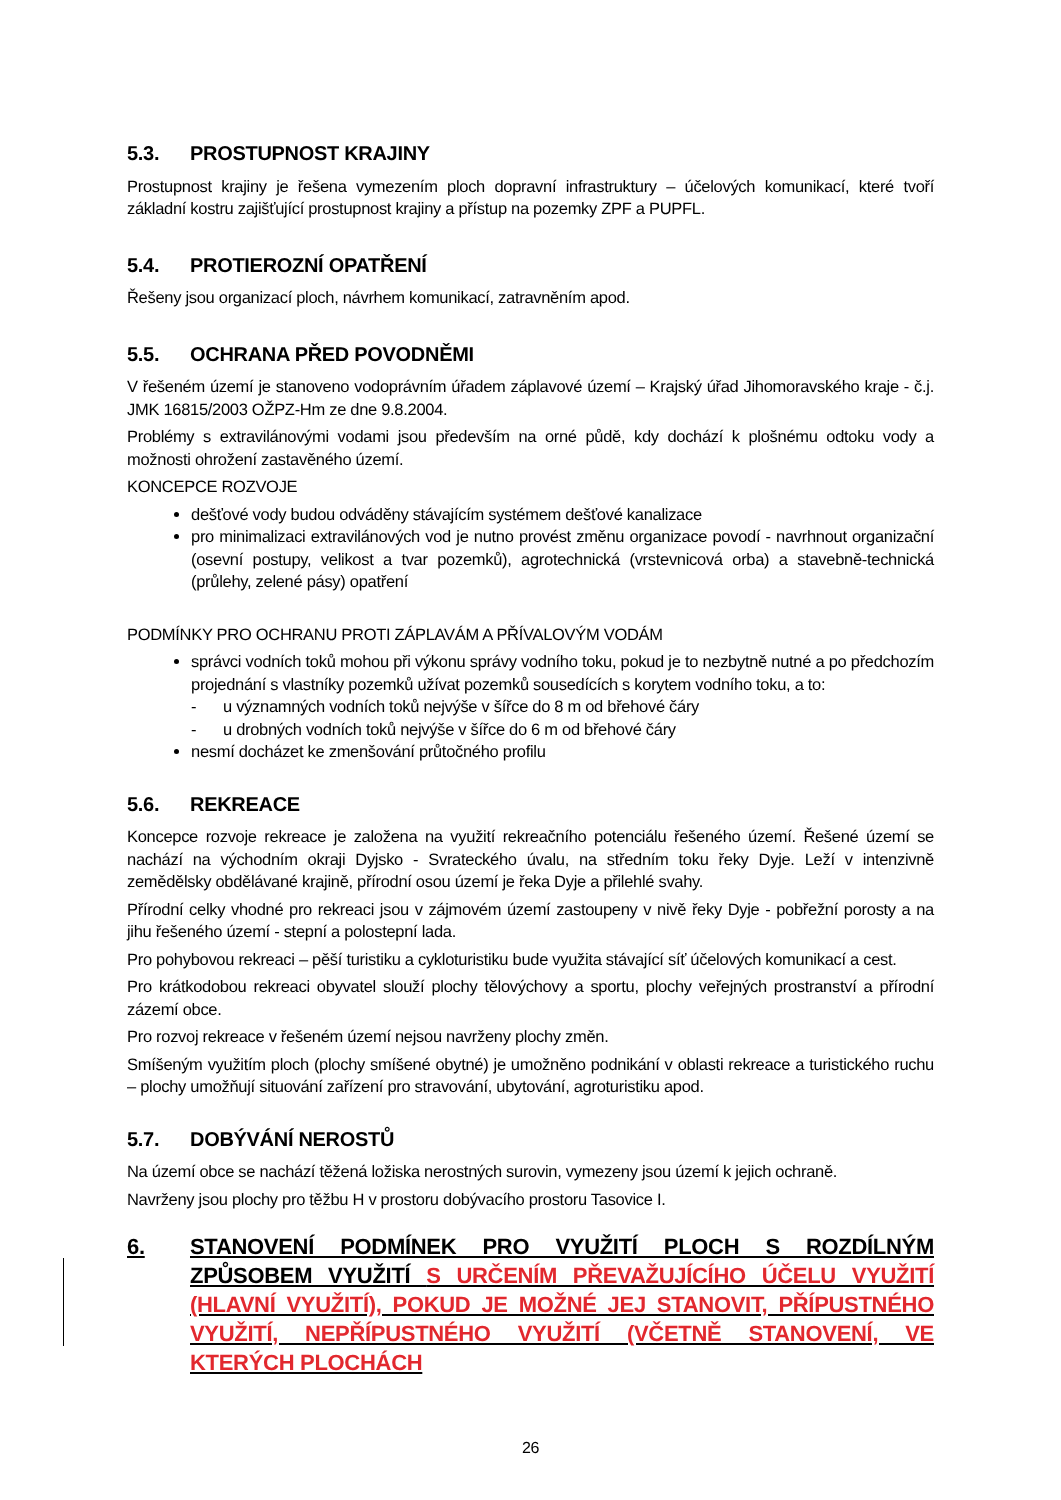5.3. PROSTUPNOST KRAJINY
Prostupnost krajiny je řešena vymezením ploch dopravní infrastruktury – účelových komunikací, které tvoří základní kostru zajišťující prostupnost krajiny a přístup na pozemky ZPF a PUPFL.
5.4. PROTIEROZNÍ OPATŘENÍ
Řešeny jsou organizací ploch, návrhem komunikací, zatravněním apod.
5.5. OCHRANA PŘED POVODNĚMI
V řešeném území je stanoveno vodoprávním úřadem záplavové území – Krajský úřad Jihomoravského kraje - č.j. JMK 16815/2003 OŽPZ-Hm ze dne 9.8.2004.
Problémy s extravilánovými vodami jsou především na orné půdě, kdy dochází k plošnému odtoku vody a možnosti ohrožení zastavěného území.
KONCEPCE ROZVOJE
dešťové vody budou odváděny stávajícím systémem dešťové kanalizace
pro minimalizaci extravilánových vod je nutno provést změnu organizace povodí - navrhnout organizační (osevní postupy, velikost a tvar pozemků), agrotechnická (vrstevnicová orba) a stavebně-technická (průlehy, zelené pásy) opatření
PODMÍNKY PRO OCHRANU PROTI ZÁPLAVÁM A PŘÍVALOVÝM VODÁM
správci vodních toků mohou při výkonu správy vodního toku, pokud je to nezbytně nutné a po předchozím projednání s vlastníky pozemků užívat pozemků sousedících s korytem vodního toku, a to:
- u významných vodních toků nejvýše v šířce do 8 m od břehové čáry
- u drobných vodních toků nejvýše v šířce do 6 m od břehové čáry
nesmí docházet ke zmenšování průtočného profilu
5.6. REKREACE
Koncepce rozvoje rekreace je založena na využití rekreačního potenciálu řešeného území. Řešené území se nachází na východním okraji Dyjsko - Svrateckého úvalu, na středním toku řeky Dyje. Leží v intenzivně zemědělsky obdělávané krajině, přírodní osou území je řeka Dyje a přilehlé svahy.
Přírodní celky vhodné pro rekreaci jsou v zájmovém území zastoupeny v nivě řeky Dyje - pobřežní porosty a na jihu řešeného území - stepní a polostepní lada.
Pro pohybovou rekreaci – pěší turistiku a cykloturistiku bude využita stávající síť účelových komunikací a cest.
Pro krátkodobou rekreaci obyvatel slouží plochy tělovýchovy a sportu, plochy veřejných prostranství a přírodní zázemí obce.
Pro rozvoj rekreace v řešeném území nejsou navrženy plochy změn.
Smíšeným využitím ploch (plochy smíšené obytné) je umožněno podnikání v oblasti rekreace a turistického ruchu – plochy umožňují situování zařízení pro stravování, ubytování, agroturistiku apod.
5.7. DOBÝVÁNÍ NEROSTŮ
Na území obce se nachází těžená ložiska nerostných surovin, vymezeny jsou území k jejich ochraně.
Navrženy jsou plochy pro těžbu H v prostoru dobývacího prostoru Tasovice I.
6. STANOVENÍ PODMÍNEK PRO VYUŽITÍ PLOCH S ROZDÍLNÝM ZPŮSOBEM VYUŽITÍ S URČENÍM PŘEVAŽUJÍCÍHO ÚČELU VYUŽITÍ (HLAVNÍ VYUŽITÍ), POKUD JE MOŽNÉ JEJ STANOVIT, PŘÍPUSTNÉHO VYUŽITÍ, NEPŘÍPUSTNÉHO VYUŽITÍ (VČETNĚ STANOVENÍ, VE KTERÝCH PLOCHÁCH
26